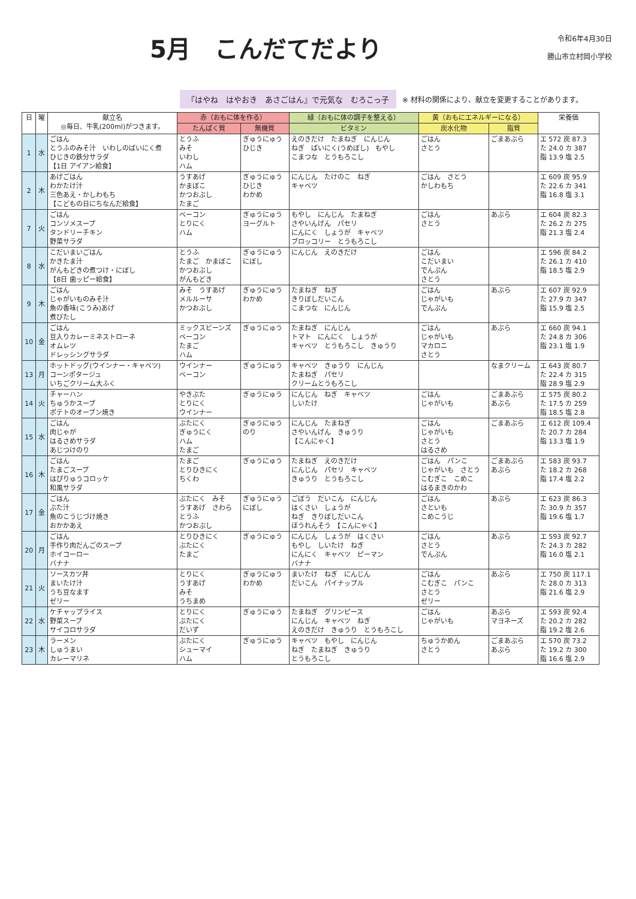5月　こんだてだより
令和6年4月30日
勝山市立村岡小学校
『はやね　はやおき　あさごはん』で元気な　むろこっ子
※ 材料の関係により、献立を変更することがあります。
| 日 | 曜 | 献立名 ◎毎日、牛乳(200ml)がつきます。 | 赤（おもに体を作る） | | 緑（おもに体の調子を整える） | 黄（おもにエネルギーになる） | | 栄養価 |
| --- | --- | --- | --- | --- | --- | --- | --- | --- |
| | | | たんぱく質 | 無機質 | ビタミン | 炭水化物 | 脂質 | |
| 1 | 水 | ごはん とうふのみそ汁 いわしのばいにく煮 ひじきの鉄分サラダ 【1日 アイアン給食】 | とうふ みそ いわし ハム | ぎゅうにゅう ひじき | えのきだけ たまねぎ にんじん ねぎ ばいにく(うめぼし) もやし こまつな とうもろこし | ごはん さとう | ごまあぶら | エ 572 炭 87.3 た 24.0 カ 387 脂 13.9 塩 2.5 |
| 2 | 木 | あげごはん わかたけ汁 三色あえ・かしわもち 【こどもの日にちなんだ給食】 | うすあげ かまぼこ かつおぶし たまご | ぎゅうにゅう ひじき わかめ | にんじん たけのこ ねぎ キャベツ | ごはん さとう かしわもち | | エ 609 炭 95.9 た 22.6 カ 341 脂 16.8 塩 3.1 |
| 7 | 火 | ごはん コンソメスープ タンドリーチキン 野菜サラダ | ベーコン とりにく ハム | ぎゅうにゅう ヨーグルト | もやし にんじん たまねぎ さやいんげん パセリ にんにく しょうが キャベツ ブロッコリー とうもろこし | ごはん さとう | あぶら | エ 604 炭 82.3 た 26.2 カ 275 脂 21.3 塩 2.4 |
| 8 | 水 | こだいまいごはん かきたま汁 がんもどきの煮つけ・にぼし 【8日 歯ッピー給食】 | とうふ たまご かまぼこ かつおぶし がんもどき | ぎゅうにゅう にぼし | にんじん えのきだけ | ごはん こだいまい でんぷん さとう | | エ 596 炭 84.2 た 26.1 カ 410 脂 18.5 塩 2.9 |
| 9 | 木 | ごはん じゃがいものみそ汁 魚の香味(こうみ)あげ 煮びたし | みそ うすあげ メルルーサ かつおぶし | ぎゅうにゅう わかめ | たまねぎ ねぎ きりぼしだいこん こまつな にんじん | ごはん じゃがいも でんぷん | あぶら | エ 607 炭 92.9 た 27.9 カ 347 脂 15.9 塩 2.5 |
| 10 | 金 | ごはん 豆入りカレーミネストローネ オムレツ ドレッシングサラダ | ミックスビーンズ ベーコン たまご ハム | ぎゅうにゅう | たまねぎ にんじん トマト にんにく しょうが キャベツ とうもろこし きゅうり | ごはん じゃがいも マカロニ さとう | あぶら | エ 660 炭 94.1 た 24.8 カ 306 脂 23.1 塩 1.9 |
| 13 | 月 | ホットドッグ(ウインナー・キャベツ) コーンポタージュ いちごクリーム大ふく | ウインナー ベーコン | ぎゅうにゅう | キャベツ きゅうり にんじん たまねぎ パセリ クリームとうもろこし | | なまクリーム | エ 643 炭 80.7 た 22.4 カ 315 脂 28.9 塩 2.9 |
| 14 | 火 | チャーハン ちゅうかスープ ポテトのオーブン焼き | やきぶた とりにく ウインナー | ぎゅうにゅう | にんじん ねぎ キャベツ しいたけ | ごはん じゃがいも | ごまあぶら あぶら | エ 575 炭 80.2 た 17.5 カ 259 脂 18.5 塩 2.8 |
| 15 | 水 | ごはん 肉じゃが はるさめサラダ あじつけのり | ぶたにく ぎゅうにく ハム たまご | ぎゅうにゅう のり | にんじん たまねぎ さやいんげん きゅうり 【こんにゃく】 | ごはん じゃがいも さとう はるさめ | ごまあぶら | エ 612 炭 109.4 た 20.7 カ 284 脂 13.3 塩 1.9 |
| 16 | 木 | ごはん たまごスープ はぴりゅうコロッケ 和風サラダ | たまご とりひきにく ちくわ | ぎゅうにゅう | たまねぎ えのきだけ にんじん パセリ キャベツ きゅうり とうもろこし | ごはん パンこ じゃがいも さとう こむぎこ こめこ はるまきのかわ | ごまあぶら あぶら | エ 583 炭 93.7 た 18.2 カ 268 脂 17.4 塩 2.2 |
| 17 | 金 | ごはん ぶた汁 魚のこうじづけ焼き おかかあえ | ぶたにく みそ うすあげ さわら とうふ かつおぶし | ぎゅうにゅう にぼし | ごぼう だいこん にんじん はくさい しょうが ねぎ きりぼしだいこん ほうれんそう 【こんにゃく】 | ごはん さといも こめこうじ | あぶら | エ 623 炭 86.3 た 30.9 カ 357 脂 19.6 塩 1.7 |
| 20 | 月 | ごはん 手作り肉だんごのスープ ホイコーロー バナナ | とりひきにく ぶたにく たまご | ぎゅうにゅう | にんじん しょうが はくさい もやし しいたけ ねぎ にんにく キャベツ ピーマン バナナ | ごはん さとう でんぷん | あぶら | エ 593 炭 92.7 た 24.3 カ 282 脂 16.0 塩 2.1 |
| 21 | 火 | ソースカツ丼 まいたけ汁 うち豆なます ゼリー | とりにく うすあげ みそ うちまめ | ぎゅうにゅう わかめ | まいたけ ねぎ にんじん だいこん パイナップル | ごはん こむぎこ パンこ さとう ゼリー | あぶら | エ 750 炭 117.1 た 28.0 カ 313 脂 21.6 塩 2.9 |
| 22 | 水 | ケチャップライス 野菜スープ サイコロサラダ | とりにく ぶたにく だいず | ぎゅうにゅう | たまねぎ グリンピース にんじん キャベツ ねぎ えのきだけ きゅうり とうもろこし | ごはん じゃがいも | あぶら マヨネーズ | エ 593 炭 92.4 た 20.2 カ 282 脂 19.2 塩 2.6 |
| 23 | 木 | ラーメン しゅうまい カレーマリネ | ぶたにく シューマイ ハム | ぎゅうにゅう | キャベツ もやし にんじん ねぎ たまねぎ きゅうり とうもろこし | ちゅうかめん さとう | ごまあぶら あぶら | エ 570 炭 73.2 た 19.2 カ 300 脂 16.6 塩 2.9 |